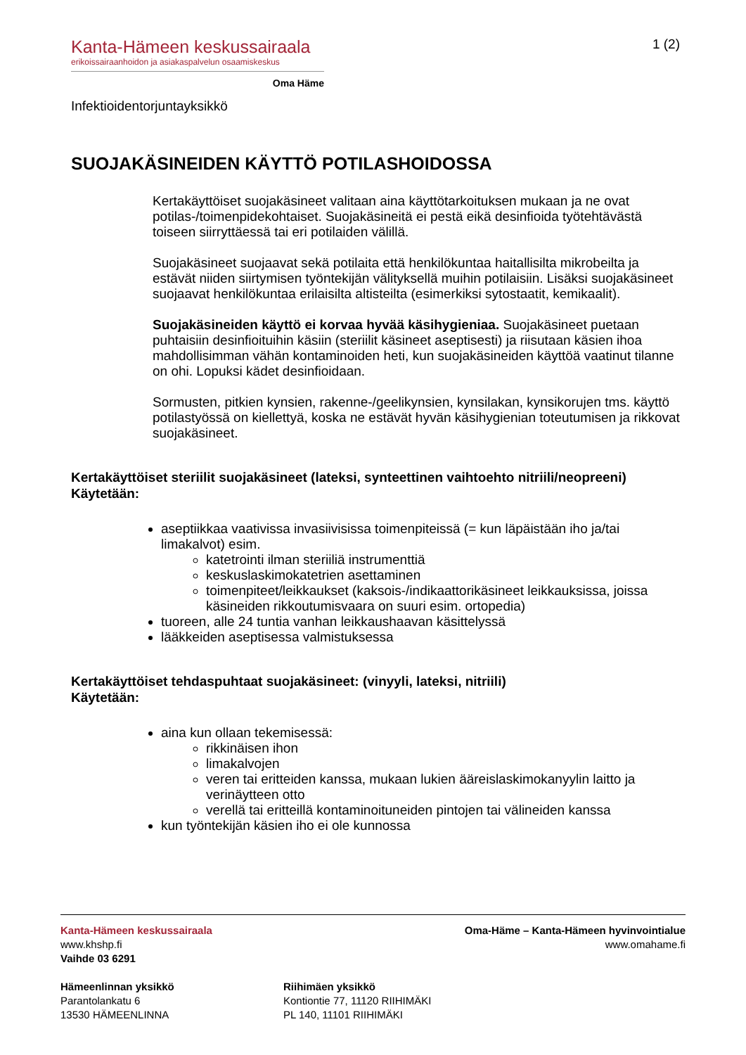Kanta-Hämeen keskussairaala
erikoissairaanhoidon ja asiakaspalvelun osaamiskeskus
Oma Häme
1 (2)
Infektioidentorjuntayksikkö
SUOJAKÄSINEIDEN KÄYTTÖ POTILASHOIDOSSA
Kertakäyttöiset suojakäsineet valitaan aina käyttötarkoituksen mukaan ja ne ovat potilas-/toimenpidekohtaiset. Suojakäsineitä ei pestä eikä desinfioida työtehtävästä toiseen siirryttäessä tai eri potilaiden välillä.
Suojakäsineet suojaavat sekä potilaita että henkilökuntaa haitallisilta mikrobeilta ja estävät niiden siirtymisen työntekijän välityksellä muihin potilaisiin. Lisäksi suojakäsineet suojaavat henkilökuntaa erilaisilta altisteilta (esimerkiksi sytostaatit, kemikaalit).
Suojakäsineiden käyttö ei korvaa hyvää käsihygieniaa. Suojakäsineet puetaan puhtaisiin desinfioituihin käsiin (steriilit käsineet aseptisesti) ja riisutaan käsien ihoa mahdollisimman vähän kontaminoiden heti, kun suojakäsineiden käyttöä vaatinut tilanne on ohi. Lopuksi kädet desinfioidaan.
Sormusten, pitkien kynsien, rakenne-/geelikynsien, kynsilakan, kynsikorujen tms. käyttö potilastyössä on kiellettyä, koska ne estävät hyvän käsihygienian toteutumisen ja rikkovat suojakäsineet.
Kertakäyttöiset steriilit suojakäsineet (lateksi, synteettinen vaihtoehto nitriili/neopreeni)
Käytetään:
aseptiikkaa vaativissa invasiivisissa toimenpiteissä (= kun läpäistään iho ja/tai limakalvot) esim.
katetrointi ilman steriiliä instrumenttiä
keskuslaskimokatetrien asettaminen
toimenpiteet/leikkaukset (kaksois-/indikaattorikäsineet leikkauksissa, joissa käsineiden rikkoutumisvaara on suuri esim. ortopedia)
tuoreen, alle 24 tuntia vanhan leikkaushaavan käsittelyssä
lääkkeiden aseptisessa valmistuksessa
Kertakäyttöiset tehdaspuhtaat suojakäsineet: (vinyyli, lateksi, nitriili)
Käytetään:
aina kun ollaan tekemisessä:
rikkinäisen ihon
limakalvojen
veren tai eritteiden kanssa, mukaan lukien ääreislaskimokanyylin laitto ja verinäytteen otto
verellä tai eritteillä kontaminoituneiden pintojen tai välineiden kanssa
kun työntekijän käsien iho ei ole kunnossa
Kanta-Hämeen keskussairaala
www.khshp.fi
Vaihde 03 6291
Oma-Häme – Kanta-Hämeen hyvinvointialue
www.omahame.fi
Hämeenlinnan yksikkö
Parantolankatu 6
13530 HÄMEENLINNA
Riihimäen yksikkö
Kontiontie 77, 11120 RIIHIMÄKI
PL 140, 11101 RIIHIMÄKI